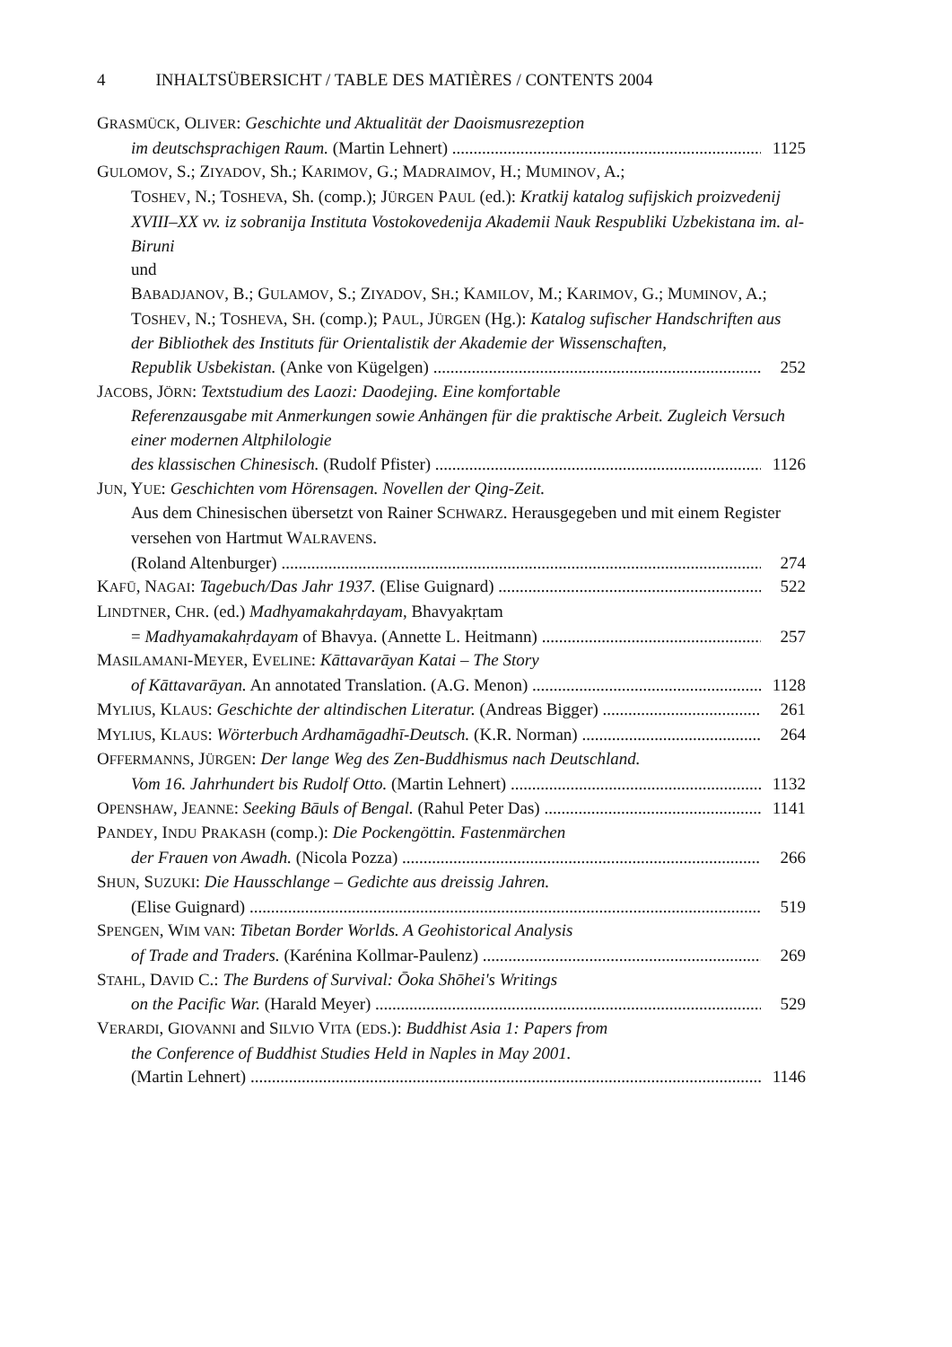4 INHALTSÜBERSICHT / TABLE DES MATIÈRES / CONTENTS 2004
GRASMÜCK, OLIVER: Geschichte und Aktualität der Daoismusrezeption
im deutschsprachigen Raum. (Martin Lehnert) 1125
GULOMOV, S.; ZIYADOV, Sh.; KARIMOV, G.; MADRAIMOV, H.; MUMINOV, A.;
TOSHEV, N.; TOSHEVA, Sh. (comp.); JÜRGEN PAUL (ed.): Kratkij katalog sufijskich proizvedenij XVIII–XX vv. iz sobranija Instituta Vostokovedenija Akademii Nauk Respubliki Uzbekistana im. al-Biruni
und
BABADJANOV, B.; GULAMOV, S.; ZIYADOV, SH.; KAMILOV, M.; KARIMOV, G.; MUMINOV, A.; TOSHEV, N.; TOSHEVA, SH. (comp.); PAUL, JÜRGEN (Hg.): Katalog sufischer Handschriften aus der Bibliothek des Instituts für Orientalistik der Akademie der Wissenschaften,
Republik Usbekistan. (Anke von Kügelgen) 252
JACOBS, JÖRN: Textstudium des Laozi: Daodejing. Eine komfortable
Referenzausgabe mit Anmerkungen sowie Anhängen für die praktische Arbeit. Zugleich Versuch einer modernen Altphilologie
des klassischen Chinesisch. (Rudolf Pfister) 1126
JUN, YUE: Geschichten vom Hörensagen. Novellen der Qing-Zeit.
Aus dem Chinesischen übersetzt von Rainer SCHWARZ. Herausgegeben und mit einem Register versehen von Hartmut WALRAVENS.
(Roland Altenburger) 274
KAFŪ, NAGAI: Tagebuch/Das Jahr 1937. (Elise Guignard) 522
LINDTNER, CHR. (ed.) Madhyamakahṛdayam, Bhavyakṛtam
= Madhyamakahṛdayam of Bhavya. (Annette L. Heitmann) 257
MASILAMANI-MEYER, EVELINE: Kāttavarāyan Katai – The Story
of Kāttavarāyan. An annotated Translation. (A.G. Menon) 1128
MYLIUS, KLAUS: Geschichte der altindischen Literatur. (Andreas Bigger) 261
MYLIUS, KLAUS: Wörterbuch Ardhamāgadhī-Deutsch. (K.R. Norman) 264
OFFERMANNS, JÜRGEN: Der lange Weg des Zen-Buddhismus nach Deutschland.
Vom 16. Jahrhundert bis Rudolf Otto. (Martin Lehnert) 1132
OPENSHAW, JEANNE: Seeking Bāuls of Bengal. (Rahul Peter Das) 1141
PANDEY, INDU PRAKASH (comp.): Die Pockengöttin. Fastenmärchen
der Frauen von Awadh. (Nicola Pozza) 266
SHUN, SUZUKI: Die Hausschlange – Gedichte aus dreissig Jahren.
(Elise Guignard) 519
SPENGEN, WIM VAN: Tibetan Border Worlds. A Geohistorical Analysis
of Trade and Traders. (Karénina Kollmar-Paulenz) 269
STAHL, DAVID C.: The Burdens of Survival: Ōoka Shōhei's Writings
on the Pacific War. (Harald Meyer) 529
VERARDI, GIOVANNI and SILVIO VITA (EDS.): Buddhist Asia 1: Papers from
the Conference of Buddhist Studies Held in Naples in May 2001.
(Martin Lehnert) 1146